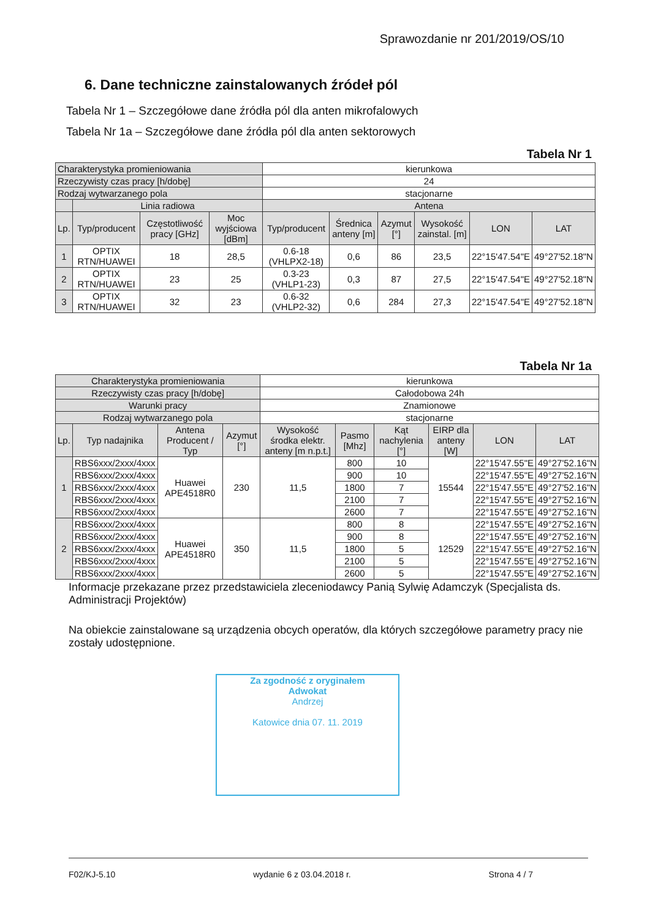Sprawozdanie nr 201/2019/OS/10
6. Dane techniczne zainstalowanych źródeł pól
Tabela Nr 1 – Szczegółowe dane źródła pól dla anten mikrofalowych
Tabela Nr 1a – Szczegółowe dane źródła pól dla anten sektorowych
Tabela Nr 1
| Charakterystyka promieniowania | | | | kierunkowa | | | | | |
| Rzeczywisty czas pracy [h/dobę] | | | | 24 | | | | | |
| Rodzaj wytwarzanego pola | | | | stacjonarne | | | | | |
| | Linia radiowa | | | Antena | | | | | |
| Lp. | Typ/producent | Częstotliwość pracy [GHz] | Moc wyjściowa [dBm] | Typ/producent | Średnica anteny [m] | Azymut [°] | Wysokość zainstal. [m] | LON | LAT |
| 1 | OPTIX RTN/HUAWEI | 18 | 28,5 | 0.6-18 (VHLPX2-18) | 0,6 | 86 | 23,5 | 22°15'47.54"E | 49°27'52.18"N |
| 2 | OPTIX RTN/HUAWEI | 23 | 25 | 0.3-23 (VHLP1-23) | 0,3 | 87 | 27,5 | 22°15'47.54"E | 49°27'52.18"N |
| 3 | OPTIX RTN/HUAWEI | 32 | 23 | 0.6-32 (VHLP2-32) | 0,6 | 284 | 27,3 | 22°15'47.54"E | 49°27'52.18"N |
Tabela Nr 1a
| Charakterystyka promieniowania | | | | kierunkowa | | | | | |
| Rzeczywisty czas pracy [h/dobę] | | | | Całodobowa 24h | | | | | |
| Warunki pracy | | | | Znamionowe | | | | | |
| Rodzaj wytwarzanego pola | | | | stacjonarne | | | | | |
| Lp. | Typ nadajnika | Antena Producent / Typ | Azymut [°] | Wysokość środka elektr. anteny [m n.p.t.] | Pasmo [Mhz] | Kąt nachylenia [°] | EIRP dla anteny [W] | LON | LAT |
| 1 | RBS6xxx/2xxx/4xxx | Huawei APE4518R0 | 230 | 11,5 | 800 | 10 | 15544 | 22°15'47.55"E | 49°27'52.16"N |
| | RBS6xxx/2xxx/4xxx | | | | 900 | 10 | | 22°15'47.55"E | 49°27'52.16"N |
| | RBS6xxx/2xxx/4xxx | | | | 1800 | 7 | | 22°15'47.55"E | 49°27'52.16"N |
| | RBS6xxx/2xxx/4xxx | | | | 2100 | 7 | | 22°15'47.55"E | 49°27'52.16"N |
| | RBS6xxx/2xxx/4xxx | | | | 2600 | 7 | | 22°15'47.55"E | 49°27'52.16"N |
| 2 | RBS6xxx/2xxx/4xxx | Huawei APE4518R0 | 350 | 11,5 | 800 | 8 | 12529 | 22°15'47.55"E | 49°27'52.16"N |
| | RBS6xxx/2xxx/4xxx | | | | 900 | 8 | | 22°15'47.55"E | 49°27'52.16"N |
| | RBS6xxx/2xxx/4xxx | | | | 1800 | 5 | | 22°15'47.55"E | 49°27'52.16"N |
| | RBS6xxx/2xxx/4xxx | | | | 2100 | 5 | | 22°15'47.55"E | 49°27'52.16"N |
| | RBS6xxx/2xxx/4xxx | | | | 2600 | 5 | | 22°15'47.55"E | 49°27'52.16"N |
Informacje przekazane przez przedstawiciela zleceniodawcy Panią Sylwię Adamczyk (Specjalista ds. Administracji Projektów)
Na obiekcie zainstalowane są urządzenia obcych operatów, dla których szczegółowe parametry pracy nie zostały udostępnione.
Za zgodność z oryginałem
Adwokat
Andrzej
Katowice dnia 07. 11. 2019
F02/KJ-5.10 wydanie 6 z 03.04.2018 r. Strona 4 / 7